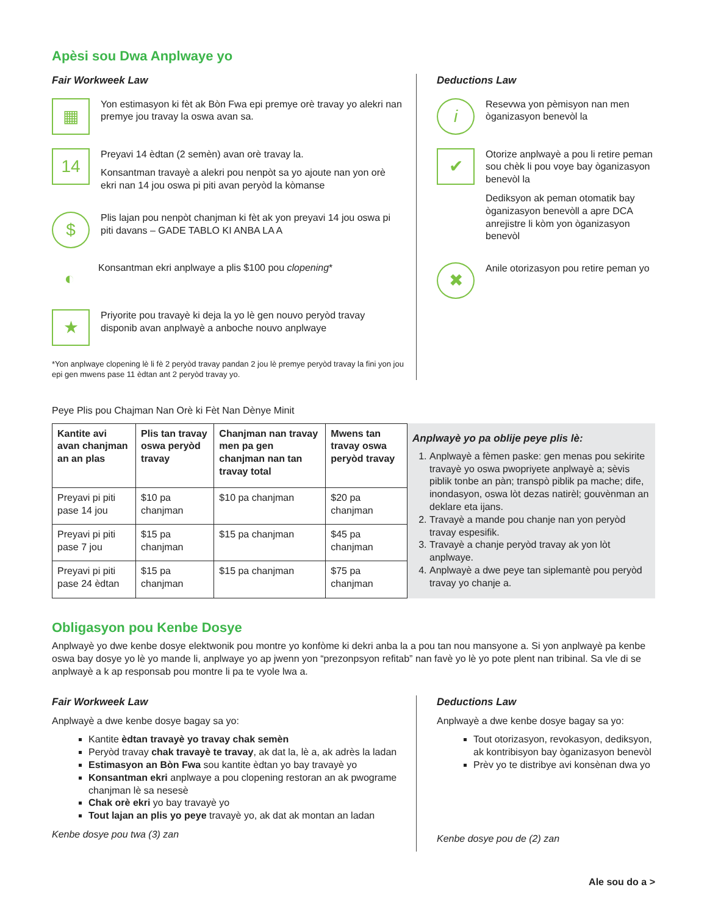Apèsi sou Dwa Anplwaye yo
Fair Workweek Law
▦
Yon estimasyon ki fèt ak Bòn Fwa epi premye orè travay yo alekri nan premye jou travay la oswa avan sa.
14
Preyavi 14 èdtan (2 semèn) avan orè travay la.
Konsantman travayè a alekri pou nenpòt sa yo ajoute nan yon orè ekri nan 14 jou oswa pi piti avan peryòd la kòmanse
$
Plis lajan pou nenpòt chanjman ki fèt ak yon preyavi 14 jou oswa pi piti davans – GADE TABLO KI ANBA LA A
◐
Konsantman ekri anplwaye a plis $100 pou clopening*
★
Priyorite pou travayè ki deja la yo lè gen nouvo peryòd travay disponib avan anplwayè a anboche nouvo anplwaye
*Yon anplwaye clopening lè li fè 2 peryòd travay pandan 2 jou lè premye peryòd travay la fini yon jou epi gen mwens pase 11 èdtan ant 2 peryòd travay yo.
Deductions Law
i
Resevwa yon pèmisyon nan men òganizasyon benevòl la
✔
Otorize anplwayè a pou li retire peman sou chèk li pou voye bay òganizasyon benevòl la
Dediksyon ak peman otomatik bay òganizasyon benevòll a apre DCA anrejistre li kòm yon òganizasyon benevòl
✖
Anile otorizasyon pou retire peman yo
Peye Plis pou Chajman Nan Orè ki Fèt Nan Dènye Minit
| Kantite avi avan chanjman an an plas | Plis tan travay oswa peryòd travay | Chanjman nan travay men pa gen chanjman nan tan travay total | Mwens tan travay oswa peryòd travay |
| --- | --- | --- | --- |
| Preyavi pi piti pase 14 jou | $10 pa chanjman | $10 pa chanjman | $20 pa chanjman |
| Preyavi pi piti pase 7 jou | $15 pa chanjman | $15 pa chanjman | $45 pa chanjman |
| Preyavi pi piti pase 24 èdtan | $15 pa chanjman | $15 pa chanjman | $75 pa chanjman |
Anplwayè yo pa oblije peye plis lè:
1. Anplwayè a fèmen paske: gen menas pou sekirite travayè yo oswa pwopriyete anplwayè a; sèvis piblik tonbe an pàn; transpò piblik pa mache; dife, inondasyon, oswa lòt dezas natirèl; gouvènman an deklare eta ijans.
2. Travayè a mande pou chanje nan yon peryòd travay espesifik.
3. Travayè a chanje peryòd travay ak yon lòt anplwaye.
4. Anplwayè a dwe peye tan siplemantè pou peryòd travay yo chanje a.
Obligasyon pou Kenbe Dosye
Anplwayè yo dwe kenbe dosye elektwonik pou montre yo konfòme ki dekri anba la a pou tan nou mansyone a. Si yon anplwayè pa kenbe oswa bay dosye yo lè yo mande li, anplwaye yo ap jwenn yon “prezonpsyon refitab” nan favè yo lè yo pote plent nan tribinal. Sa vle di se anplwayè a k ap responsab pou montre li pa te vyole lwa a.
Fair Workweek Law
Anplwayè a dwe kenbe dosye bagay sa yo:
Kantite èdtan travayè yo travay chak semèn
Peryòd travay chak travayè te travay, ak dat la, lè a, ak adrès la ladan
Estimasyon an Bòn Fwa sou kantite èdtan yo bay travayè yo
Konsantman ekri anplwaye a pou clopening restoran an ak pwograme chanjman lè sa nesesè
Chak orè ekri yo bay travayè yo
Tout lajan an plis yo peye travayè yo, ak dat ak montan an ladan
Kenbe dosye pou twa (3) zan
Deductions Law
Anplwayè a dwe kenbe dosye bagay sa yo:
Tout otorizasyon, revokasyon, dediksyon, ak kontribisyon bay òganizasyon benevòl
Prèv yo te distribye avi konsènan dwa yo
Kenbe dosye pou de (2) zan
Ale sou do a >